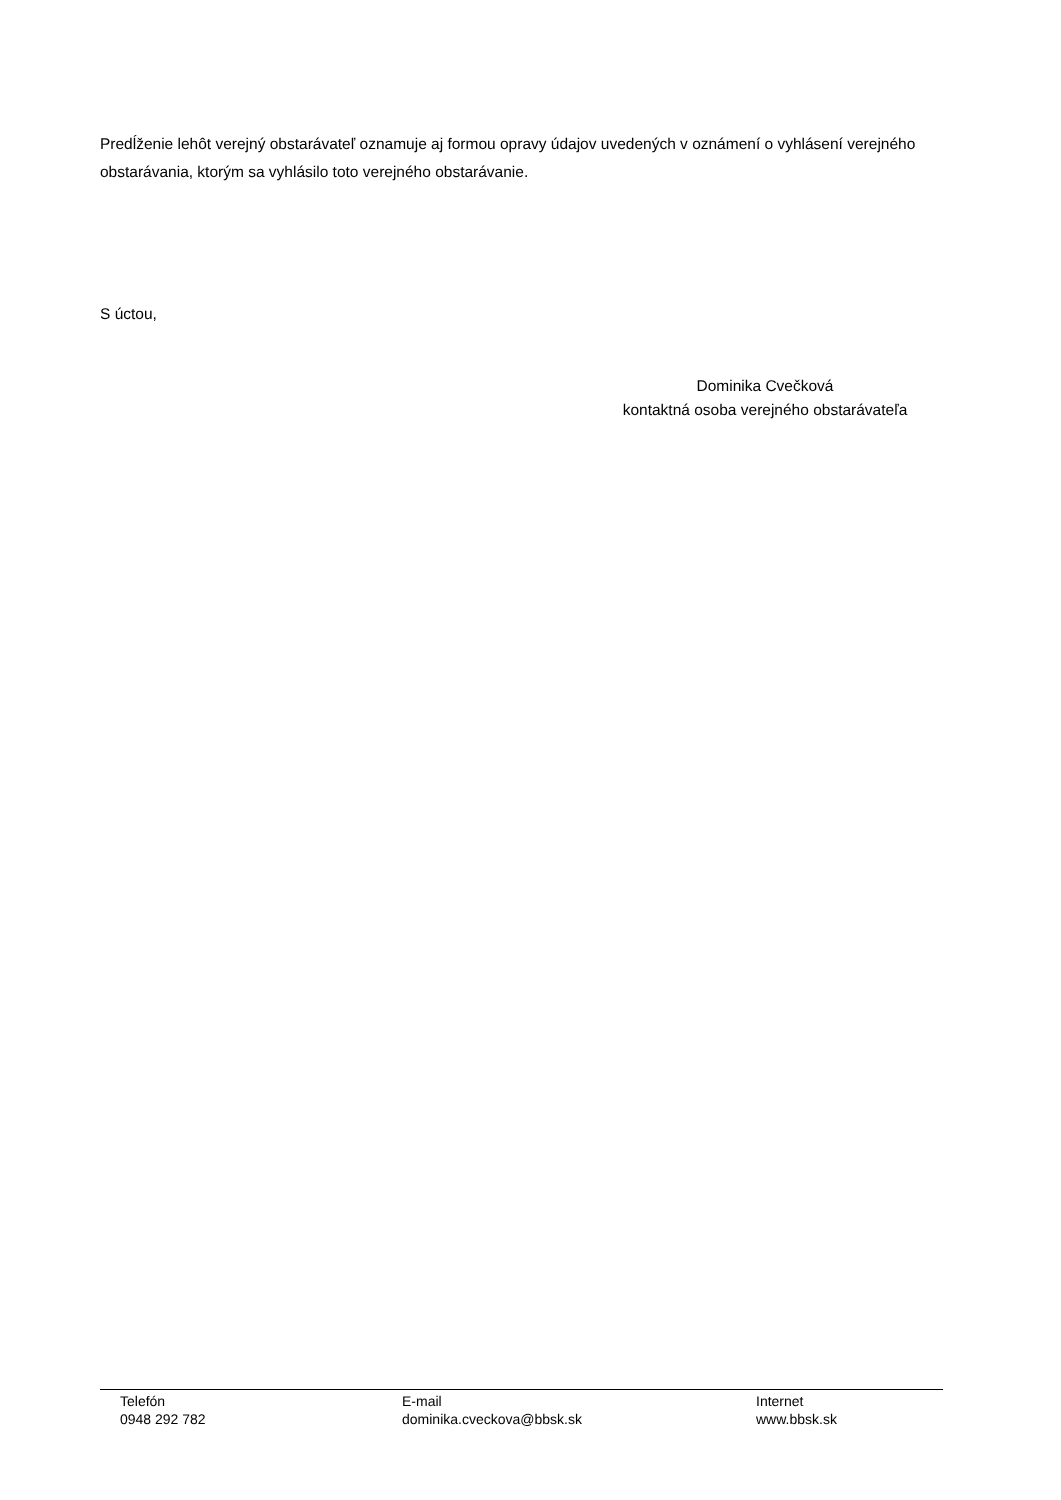Predĺženie lehôt verejný obstarávateľ oznamuje aj formou opravy údajov uvedených v oznámení o vyhlásení verejného obstarávania, ktorým sa vyhlásilo toto verejného obstarávanie.
S úctou,
Dominika Cvečková
kontaktná osoba verejného obstarávateľa
Telefón
0948 292 782
E-mail
dominika.cveckova@bbsk.sk
Internet
www.bbsk.sk